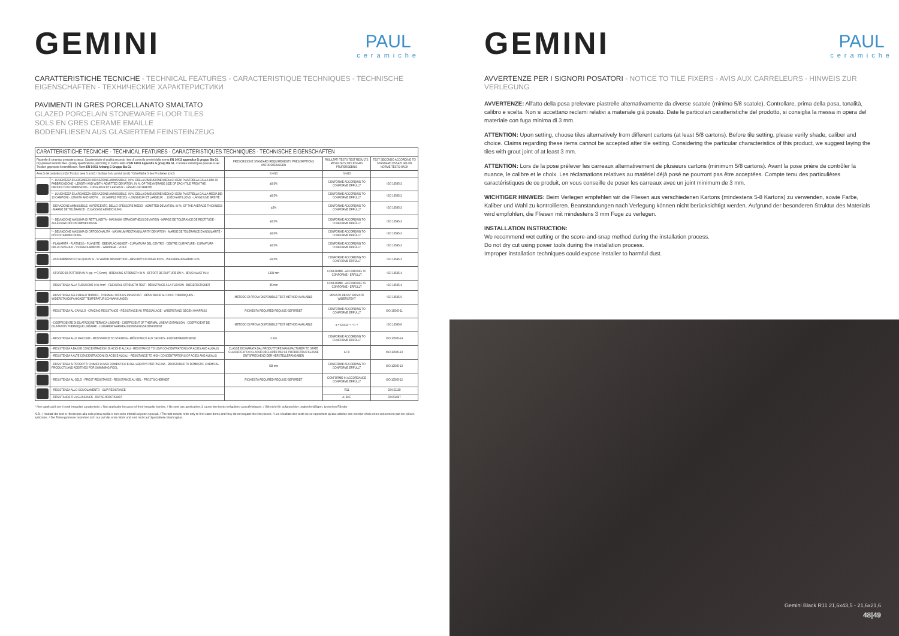GEMINI
PAUL
ceramiche
CARATTERISTICHE TECNICHE - TECHNICAL FEATURES - CARACTERISTIQUE TECHNIQUES - TECHNISCHE EIGENSCHAFTEN - ТЕХНИЧЕСКИЕ ХАРАКТЕРИСТИКИ
PAVIMENTI IN GRES PORCELLANATO SMALTATO
GLAZED PORCELAIN STONEWARE FLOOR TILES
SOLS EN GRES CERAME EMAILLE
BODENFLIESEN AUS GLASIERTEM FEINSTEINZEUG
| CARATTERISTICHE TECNICHE - TECHNICAL FEATURES - CARACTERISTIQUES TECHNIQUES - TECHNISCHE EIGENSCHAFTEN | | | | |
| --- | --- | --- | --- | --- |
| Piastrelle di ceramica pressate a secco. Caratteristiche di qualità secondo i test di controllo previsti dalla norma EN 14411 appendice G gruppo BIa GL . Dry-pressed ceramic tiles. Quality specifications, according to control tests of EN 14411 Appendix G group BIa GL . Carreaux céramiques pressés à sec. Trocken gepresste Keramikfliesen. Norm EN 14411 Anhang G Gruppe BIa GL | | PRESCRIZIONE STANDARD REQUIREMENTS PRESCRIPTIONS ANFORDERUNGEN | RISULTATI TESTS TEST RESULTS RESULTATS DES ESSAIS PRÜFERGEBNIS | TEST SECONDO ACCORDING TO STANDARD ESSAIS SELON NORME TESTS NACH |
| Area S del prodotto (cm2) / Product area S (cm2) / Surface S du produit (cm2) / Orberfläche S des Produktes (cm2) | | S>410 | S>410 | |
| | * - LUNGHEZZA E LARGHEZZA: DEVIAZIONE AMMISSIBILE, IN %, DELLA DIMENSIONE MEDIA DI OGNI PIASTRELLA DALLA DIM. DI FABBRICAZIONE - LENGTH AND WIDTH: ADMITTED DEVIATION, IN %, OF THE AVERAGE SIZE OF EACH TILE FROM THE PRODUCTION DIMENSIONS - LONGUEUR ET LARGEUR - LÄNGE UND BREITE | ±0,6% | CONFORME ACCORDING TO CONFORME ERFÜLLT | ISO 10545-2 |
| | * - LUNGHEZZA E LARGHEZZA: DEVIAZIONE AMMISSIBILE, IN %, DELLA DIMENSIONE MEDIA DI OGNI PIASTRELLA DALLA MEDIA DEI 10 CAMPIONI - LENGTH AND WIDTH ... 10 SAMPLE PIECES - LONGUEUR ET LARGEUR ... 10 ÉCHANTILLONS - LÄNGE UND BREITE | ±0,5% | CONFORME ACCORDING TO CONFORME ERFÜLLT | ISO 10545-2 |
| | - DEVIAZIONE AMMISSIBILE, IN PERCENTO, DELLO SPESSORE MEDIO - ADMITTED DEVIATION, IN %, OF THE AVERAGE THICKNESS - MARGE DE TOLÉRANCE - ZULÄSSIGE ABWEICHUNG | ±5% | CONFORME ACCORDING TO CONFORME ERFÜLLT | ISO 10545-2 |
| | * - DEVIAZIONE MASSIMA DI RETTILINEITÀ - MAXIMUM STRAIGHTNESS DEVIATION - MARGE DE TOLÉRANCE DE RECTITUDE - ZULÄSSIGE HÖCHSTABWEICHUNG | ±0,5% | CONFORME ACCORDING TO CONFORME ERFÜLLT | ISO 10545-2 |
| | * - DEVIAZIONE MASSIMA DI ORTOGONALITÀ - MAXIMUM RECTANGULARITY DEVIATION - MARGE DE TOLÉRANCE D'ANGULARITÉ - HÖCHSTABWEICHUNG | ±0,6% | CONFORME ACCORDING TO CONFORME ERFÜLLT | ISO 10545-2 |
| | - PLANARITÀ - FLATNESS - PLANÉITÉ - EBENFLÄCHIGKEIT - CURVATURA DEL CENTRO - CENTRE CURVATURE - CURVATURA DELLO SPIGOLO - SVERGOLAMENTO - WARPAGE - VOILE | ±0,5% | CONFORME ACCORDING TO CONFORME ERFÜLLT | ISO 10545-2 |
| | - ASSORBIMENTO D'ACQUA IN % - % WATER ABSORPTION - ABSORPTION D'EAU EN % - WASSERAUFNAHME IN % | ≤0,5% | CONFORME ACCORDING TO CONFORME ERFÜLLT | ISO 10545-3 |
| | - SFORZO DI ROTTURA IN N (sp. >=7,5 mm) - BREAKING STRENGTH IN N - EFFORT DE RUPTURE EN N - BRUCHLAST IN N | 1300 min | CONFORME - ACCORDING TO CONFORME - ERFÜLLT | ISO 10545-4 |
| | - RESISTENZA ALLA FLESSIONE IN N /mm² - FLEXURAL STRENGTH TEST - RÉSISTANCE À LA FLEXION - BIEGEFESTIGKEIT | 35 min | CONFORME - ACCORDING TO CONFORME - ERFÜLLT | ISO 10545-4 |
| | - RESISTENZA AGLI SBALZI TERMICI - THERMAL SHOCKS RESISTANT - RÉSISTANCE AU CHOC THERMIQUES - WIDERSTANDSFÄHIGKEIT TEMPERATURSCHWANKUNGEN | METODO DI PROVA DISPONIBILE TEST METHOD AVAILABLE | RESISTE RESIST RESISTE WIDERSTEHT | ISO 10545-9 |
| | - RESISTENZA AL CAVILLO - CRAZING RESISTANCE - RÉSISTANCE AU TRESSAILAGE - WIDERSTAND GEGEN HAARRISS | RICHIESTA REQUIRED REQUISE GEFORDET | CONFORME ACCORDING TO CONFORME ERFÜLLT | ISO 10545-11 |
| | - COEFFICIENTE DI DILATAZIONE TERMICA LINEARE - COEFFICIENT OF THERMAL LINEAR EXPANSION - COEFFICIENT DE DILATATION THERMIQUE LINÉAIRE - LINEARER WÄRMEAUSDEHNUNGSKOEFFIZIENT | METODO DI PROVA DISPONIBILE TEST METHOD AVAILABLE | α = 6,5x10⁻⁶ °C⁻¹ | ISO 10545-8 |
| | - RESISTENZA ALLE MACCHIE - RESISTANCE TO STAINING - RÉSISTANCE AUX TACHES - FLECKENABWEISEND | 3 min | CONFORME ACCORDING TO CONFORME ERFÜLLT | ISO 10545-14 |
| | - RESISTENZA A BASSE CONCENTRAZIONI DI ACIDI E ALCALI - RESISTANCE TO LOW CONCENTRATIONS OF ACIDS AND ALKALIS | CLASSE DICHIARATA DAL PRODUTTORE MANUFACTURER TO STATE CLASSIFICATION CLASSE DECLARÉE PAR LE PRODUCTEUR KLASSE ENTSPRECHEND DER HERSTELLERANGABEN | A / B | ISO 10545-13 |
| | - RESISTENZA A ALTE CONCENTRAZIONI DI ACIDI E ALCALI - RESISTANCE TO HIGH CONCENTRATIONS OF ACIDS AND ALKALIS | | | |
| | - RESISTENZA AI PRODOTTI CHIMICI DI USO DOMESTICO E AGLI ADDITIVI PER PISCINA - RESISTANCE TO DOMESTIC CHEMICAL PRODUCTS AND ADDITIVES FOR SWIMMING POOL | GB min | CONFORME ACCORDING TO CONFORME ERFÜLLT | ISO 10545-13 |
| | - RESISTENZA AL GELO - FROST RESISTANCE - RÉSISTANCE AU GEL - FROSTSICHERHEIT | RICHIESTA REQUIRED REQUISE GEFORDET | CONFORME IN ACCORDANCE CONFORME ERFÜLLT | ISO 10545-12 |
| | - RESISTENZA ALLO SCIVOLAMENTO - SLIP RESISTANCE | | R11 | DIN 51130 |
| | - RÉSISTANCE À LA GLISSANCE - RUTSCHFESTIGKEIT | | A+B+C | DIN 51097 |
* Non applicabili per i bordi irregolari caratteristici. / Not applicabe because of their irregular bordes. / Ne sont pas applicables à cause des bords irréguliers caractéristiques. / Gilt nicht für aufgrund der ungleichmäßigen, typischen Ränder
N.B.: I risultati dei test si riferiscono alla sola prima scelta e non sono riferibili ai pezzi speciali. / The test results refer only to first class items and they do not regard the trim pieces. / Les résultats des tests ne se rapportent qu'aux articles des premier choix et ne concernent pas les pièces spéciales. / Die Testergebnisse beziehen sich nur auf die erste Wahl und sind nicht auf Spezialteile übertragbar.
GEMINI
PAUL
ceramiche
AVVERTENZE PER I SIGNORI POSATORI - NOTICE TO TILE FIXERS - AVIS AUX CARRELEURS - HINWEIS ZUR VERLEGUNG
AVVERTENZE: All'atto della posa prelevare piastrelle alternativamente da diverse scatole (minimo 5/8 scatole). Controllare, prima della posa, tonalità, calibro e scelta. Non si accettano reclami relativi a materiale già posato. Date le particolari caratteristiche del prodotto, si consiglia la messa in opera del materiale con fuga minima di 3 mm.
ATTENTION: Upon setting, choose tiles alternatively from different cartons (at least 5/8 cartons). Before tile setting, please verify shade, caliber and choice. Claims regarding these items cannot be accepted after tile setting. Considering the particular characteristics of this product, we suggest laying the tiles with grout joint of at least 3 mm.
ATTENTION: Lors de la pose prélever les carreaux alternativement de plusieurs cartons (minimum 5/8 cartons). Avant la pose prière de contrôler la nuance, le calibre et le choix. Les réclamations relatives au matériel déjà posé ne pourront pas être acceptées. Compte tenu des particulières caractéristiques de ce produit, on vous conseille de poser les carreaux avec un joint minimum de 3 mm.
WICHTIGER HINWEIS: Beim Verlegen empfehlen wir die Fliesen aus verschiedenen Kartons (mindestens 5-8 Kartons) zu verwenden, sowie Farbe, Kaliber und Wahl zu kontrollieren. Beanstandungen nach Verlegung können nicht berücksichtigt werden. Aufgrund der besonderen Struktur des Materials wird empfohlen, die Fliesen mit mindestens 3 mm Fuge zu verlegen.
INSTALLATION INSTRUCTION:
We recommend wet cutting or the score-and-snap method during the installation process.
Do not dry cut using power tools during the installation process.
Improper installation techniques could expose installer to harmful dust.
Gemini Black R11 21,6x43,5 - 21,6x21,6
48|49